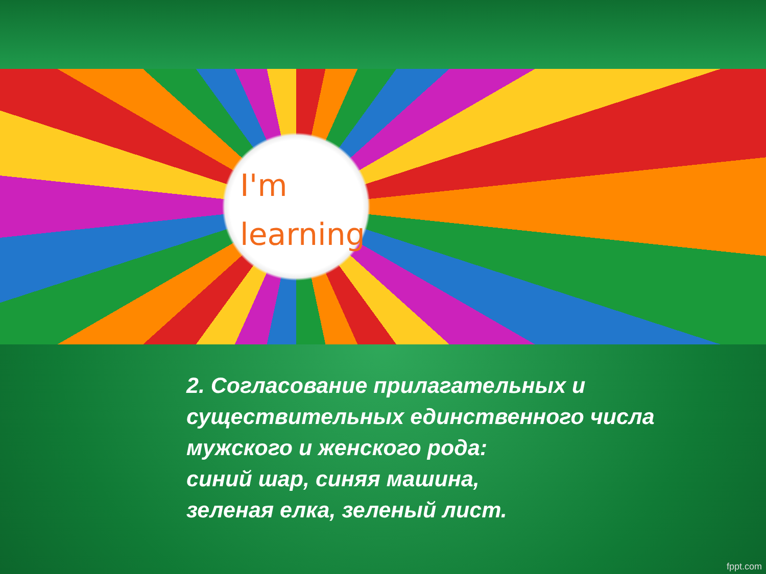I'm
learning
2. Согласование прилагательных и существительных единственного числа мужского и женского рода:
синий шар, синяя машина,
зеленая елка, зеленый лист.
fppt.com